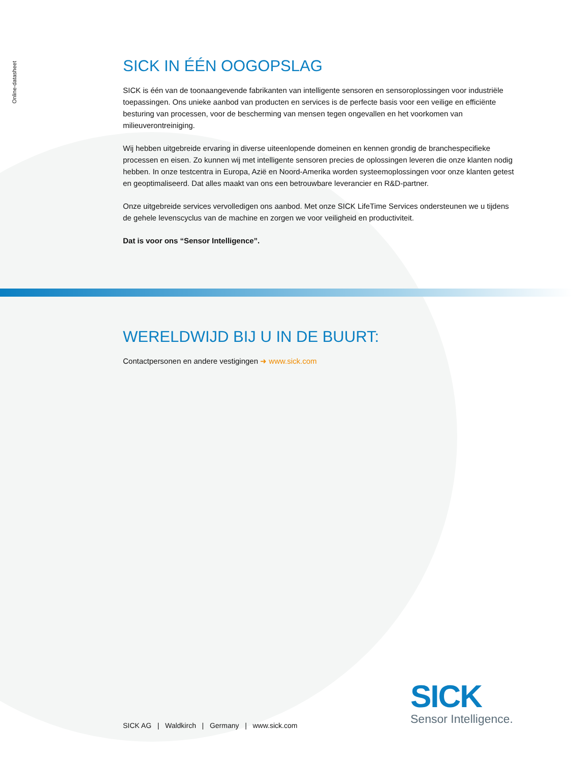Online-datasheet
SICK IN ÉÉN OOGOPSLAG
SICK is één van de toonaangevende fabrikanten van intelligente sensoren en sensoroplossingen voor industriële toepassingen. Ons unieke aanbod van producten en services is de perfecte basis voor een veilige en efficiënte besturing van processen, voor de bescherming van mensen tegen ongevallen en het voorkomen van milieuverontreiniging.
Wij hebben uitgebreide ervaring in diverse uiteenlopende domeinen en kennen grondig de branchespecifieke processen en eisen. Zo kunnen wij met intelligente sensoren precies de oplossingen leveren die onze klanten nodig hebben. In onze testcentra in Europa, Azië en Noord-Amerika worden systeemoplossingen voor onze klanten getest en geoptimaliseerd. Dat alles maakt van ons een betrouwbare leverancier en R&D-partner.
Onze uitgebreide services vervolledigen ons aanbod. Met onze SICK LifeTime Services ondersteunen we u tijdens de gehele levenscyclus van de machine en zorgen we voor veiligheid en productiviteit.
Dat is voor ons “Sensor Intelligence”.
WERELDWIJD BIJ U IN DE BUURT:
Contactpersonen en andere vestigingen ➜ www.sick.com
SICK AG | Waldkirch | Germany | www.sick.com
SICK
Sensor Intelligence.